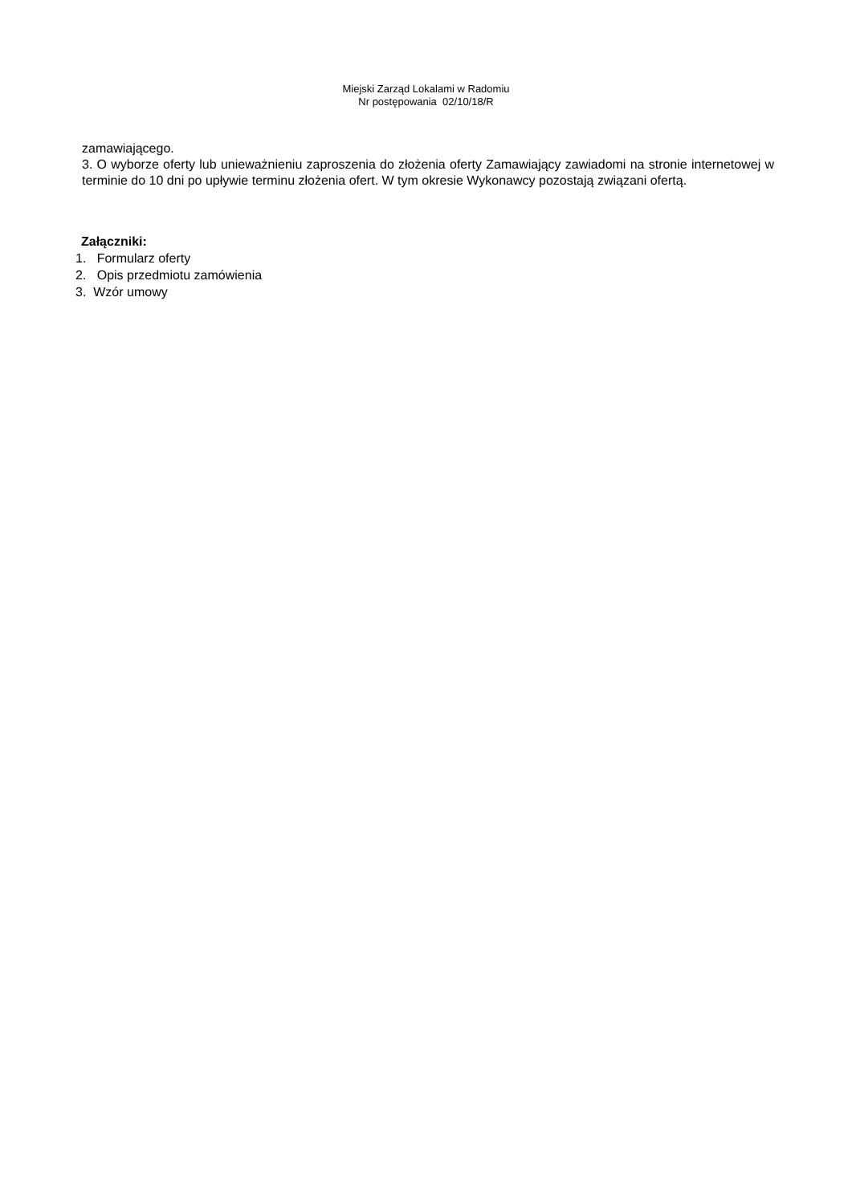Miejski Zarząd Lokalami w Radomiu
Nr postępowania 02/10/18/R
zamawiającego.
3. O wyborze oferty lub unieważnieniu zaproszenia do złożenia oferty Zamawiający zawiadomi na stronie internetowej w terminie do 10 dni po upływie terminu złożenia ofert. W tym okresie Wykonawcy pozostają związani ofertą.
Załączniki:
1. Formularz oferty
2. Opis przedmiotu zamówienia
3. Wzór umowy